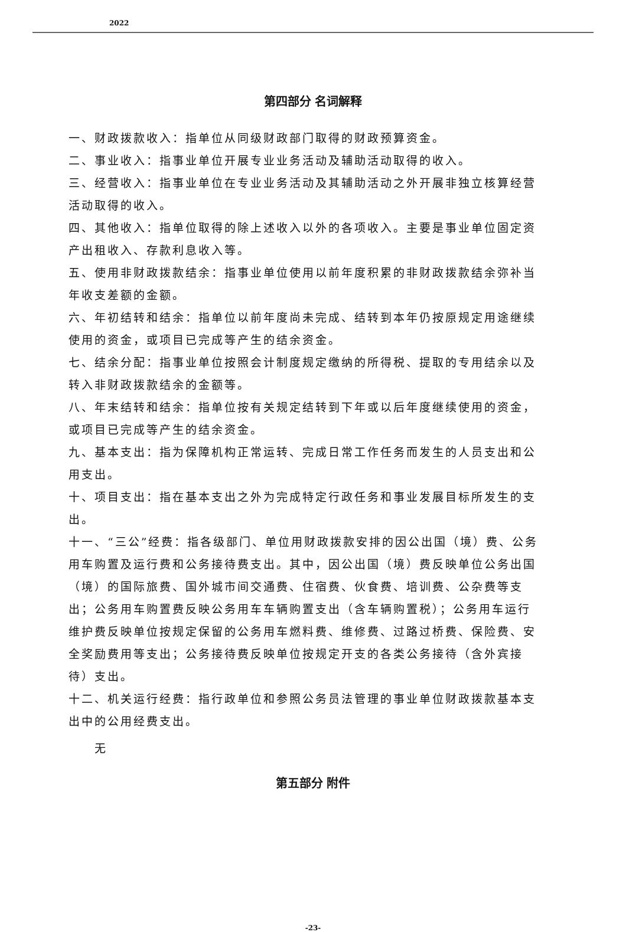2022
第四部分 名词解释
一、财政拨款收入：指单位从同级财政部门取得的财政预算资金。
二、事业收入：指事业单位开展专业业务活动及辅助活动取得的收入。
三、经营收入：指事业单位在专业业务活动及其辅助活动之外开展非独立核算经营活动取得的收入。
四、其他收入：指单位取得的除上述收入以外的各项收入。主要是事业单位固定资产出租收入、存款利息收入等。
五、使用非财政拨款结余：指事业单位使用以前年度积累的非财政拨款结余弥补当年收支差额的金额。
六、年初结转和结余：指单位以前年度尚未完成、结转到本年仍按原规定用途继续使用的资金，或项目已完成等产生的结余资金。
七、结余分配：指事业单位按照会计制度规定缴纳的所得税、提取的专用结余以及转入非财政拨款结余的金额等。
八、年末结转和结余：指单位按有关规定结转到下年或以后年度继续使用的资金，或项目已完成等产生的结余资金。
九、基本支出：指为保障机构正常运转、完成日常工作任务而发生的人员支出和公用支出。
十、项目支出：指在基本支出之外为完成特定行政任务和事业发展目标所发生的支出。
十一、“三公”经费：指各级部门、单位用财政拨款安排的因公出国（境）费、公务用车购置及运行费和公务接待费支出。其中，因公出国（境）费反映单位公务出国（境）的国际旅费、国外城市间交通费、住宿费、伙食费、培训费、公杂费等支出；公务用车购置费反映公务用车车辆购置支出（含车辆购置税）；公务用车运行维护费反映单位按规定保留的公务用车燃料费、维修费、过路过桥费、保险费、安全奖励费用等支出；公务接待费反映单位按规定开支的各类公务接待（含外宾接待）支出。
十二、机关运行经费：指行政单位和参照公务员法管理的事业单位财政拨款基本支出中的公用经费支出。
无
第五部分 附件
-23-